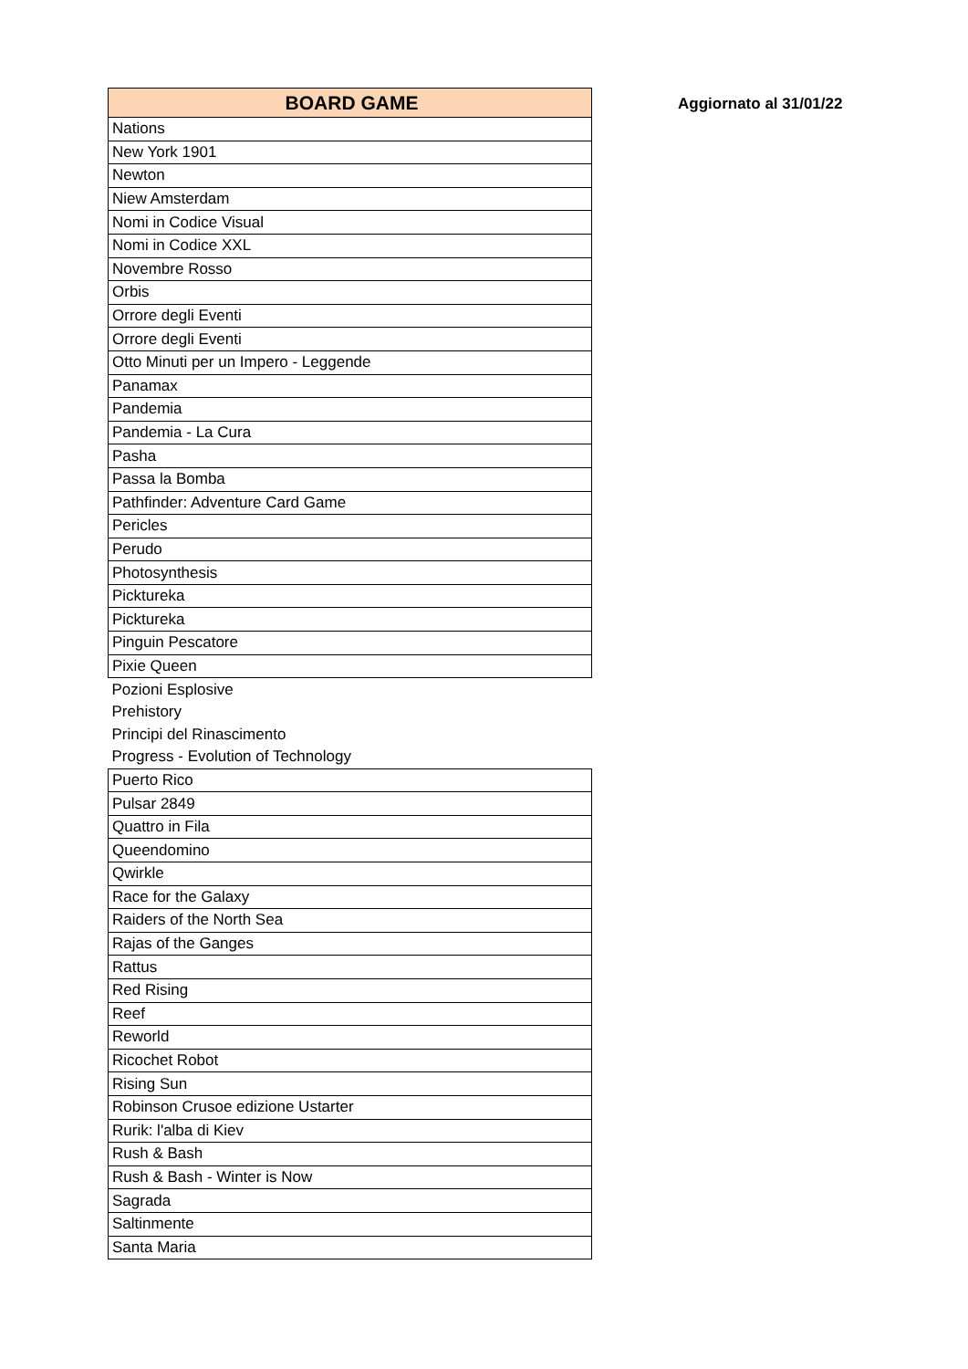| BOARD GAME |
| --- |
| Nations |
| New York 1901 |
| Newton |
| Niew Amsterdam |
| Nomi in Codice Visual |
| Nomi in Codice XXL |
| Novembre Rosso |
| Orbis |
| Orrore degli Eventi |
| Orrore degli Eventi |
| Otto Minuti per un Impero - Leggende |
| Panamax |
| Pandemia |
| Pandemia - La Cura |
| Pasha |
| Passa la Bomba |
| Pathfinder: Adventure Card Game |
| Pericles |
| Perudo |
| Photosynthesis |
| Picktureka |
| Picktureka |
| Pinguin Pescatore |
| Pixie Queen |
| Pozioni Esplosive |
| Prehistory |
| Principi del Rinascimento |
| Progress - Evolution of Technology |
| Puerto Rico |
| Pulsar 2849 |
| Quattro in Fila |
| Queendomino |
| Qwirkle |
| Race for the Galaxy |
| Raiders of the North Sea |
| Rajas of the Ganges |
| Rattus |
| Red Rising |
| Reef |
| Reworld |
| Ricochet Robot |
| Rising Sun |
| Robinson Crusoe edizione Ustarter |
| Rurik: l'alba di Kiev |
| Rush & Bash |
| Rush & Bash - Winter is Now |
| Sagrada |
| Saltinmente |
| Santa Maria |
Aggiornato al 31/01/22